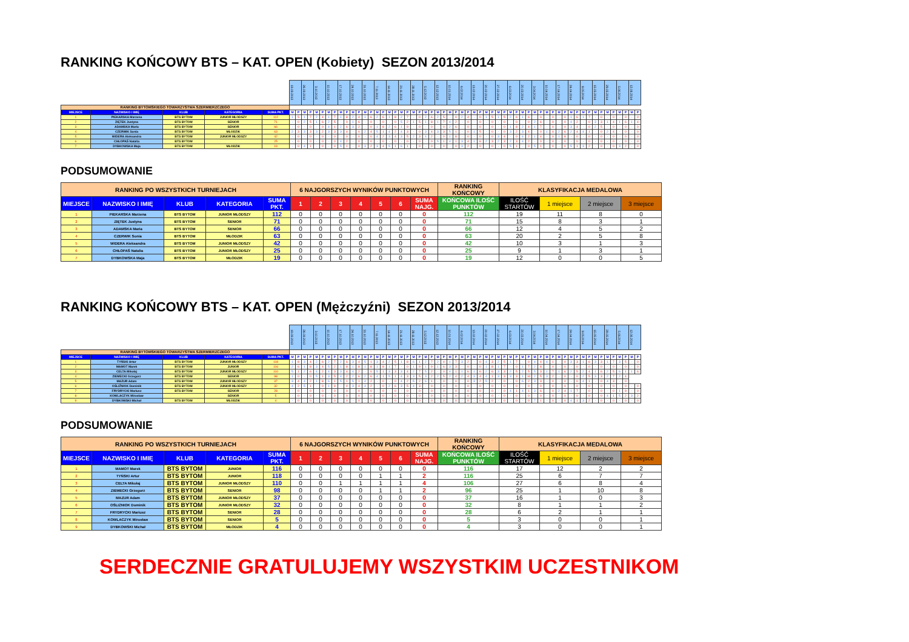RANKING KOŃCOWY BTS – KAT. OPEN (Kobiety) SEZON 2013/2014
| | | | | | 19.09.2013 | | 26.09.2013 | | 3.10.2013 | | 10.10.2013 | | 17.10.2013 | | 24.10.2013 | | 31.10.2013 | | 7.11.2013 | | 14.11.2013 | | 21.11.2013 | | 28.11.2013 | | 5.12.2013 | | 12.12.2013 | | 10.01.2014 | | 6.02.2014 | | 13.02.2014 | | 20.02.2014 | | 27.02.2014 | | 6.03.2014 | | 20.03.2014 | | 3.04.2014 | | 10.04.2014 | | 17.04.2014 | | 24.04.2014 | | 8.05.2014 | | 15.05.2014 | | 29.05.2014 | | 5.06.2014 | | 12.06.2014 | |
| --- | --- | --- | --- | --- | --- | --- | --- | --- | --- | --- | --- | --- | --- | --- | --- | --- | --- | --- | --- | --- | --- | --- | --- | --- | --- | --- | --- | --- | --- | --- | --- | --- | --- | --- | --- | --- | --- | --- | --- | --- | --- | --- | --- | --- | --- | --- | --- | --- | --- | --- | --- | --- | --- | --- | --- | --- | --- | --- | --- | --- | --- | --- |
| RANKING BYTOMSKIEGO TOWARZYSTWA SZERMIERZCZEGO | | | | | | | | | | | | | | | | | | | | | | | | | | | | | | | | | | | | | | | | | | | | | | | | | | | | | | | | | | | | | | |
| MIEJSCE | NAZWISKO I IMIĘ | KLUB | KATEGORIA | SUMA PKT. | M | P | M | P | M | P | M | P | M | P | M | P | M | P | M | P | M | P | M | P | M | P | M | P | M | P | M | P | M | P | M | P | M | P | M | P | M | P | M | P | M | P | M | P | M | P | M | P | M | P | M | P | M | P | M | P | M | P |
| 1 | PIEKARSKA Marzena | BTS BYTOM | JUNIOR MŁODSZY | 112 | 1 | 5 | 1 | 7 | 2 | 4 | 1 | 7 | 1 | 8 | 2 | 4 | 1 | 6 | 2 | 6 | 1 | 8 | 2 | 7 | - | 0 | 2 | 6 | 2 | 5 | - | 0 | 2 | 4 | - | 0 | 1 | 5 | 1 | 5 | 2 | 6 | 1 | 6 | - | 0 | - | 0 | - | 0 | 1 | 6 | 1 | 7 | - | 0 | - | 0 | - | 0 | - | 0 |
| 2 | ZIĘTEK Justyna | BTS BYTOM | SENIOR | 71 | - | 0 | 2 | 5 | 1 | 6 | 2 | 5 | - | 0 | 1 | 6 | - | 0 | - | 0 | - | 0 | 5 | 2 | 1 | 5 | 1 | 8 | 1 | 7 | 4 | 2 | - | 0 | - | 0 | - | 0 | - | 0 | - | 0 | - | 0 | 2 | 6 | - | 0 | - | 0 | 4 | 2 | - | 0 | 3 | 3 | 1 | 4 | 1 | 6 | 1 | 4 |
| 3 | ADAMSKA Maria | BTS BYTOM | SENIOR | 66 | - | 0 | - | 0 | - | 0 | 4 | 1 | 2 | 6 | 3 | 2 | - | 0 | 1 | 8 | 2 | 6 | 1 | 9 | - | 0 | - | 0 | - | 0 | 2 | 6 | - | 0 | - | 0 | - | 0 | - | 0 | 1 | 8 | 2 | 4 | 1 | 7 | - | 0 | - | 0 | 3 | 4 | - | 0 | 2 | 5 | - | 0 | - | 0 | - | 0 |
| 4 | CZERWIK Sonia | BTS BYTOM | MŁODZIK | 63 | 2 | 3 | 3 | 3 | 3 | 2 | 3 | 3 | 3 | 4 | - | 0 | 2 | 4 | 5 | 1 | 4 | 2 | 4 | 3 | - | 0 | 3 | 4 | 3 | 3 | 5 | 1 | - | 0 | 1 | 5 | - | 0 | - | 0 | 3 | 2 | 3 | 4 | - | 0 | 1 | 4 | 2 | 6 | 2 | 4 | 4 | 1 | - | 0 | 2 | 4 | - | 0 | - | 0 |
| 5 | WIDERA Aleksandra | BTS BYTOM | JUNIOR MŁODSZY | 42 | - | 0 | - | 0 | - | 0 | - | 0 | - | 0 | - | 0 | - | 0 | 4 | 2 | 3 | 4 | 3 | 5 | 2 | 3 | 4 | 2 | - | 0 | 1 | 8 | - | 0 | - | 0 | - | 0 | 3 | 4 | - | 0 | 4 | 2 | 1 | 4 | - | 0 | 1 | 8 | - | 0 | - | 0 | - | 0 | - | 0 | - | 0 | - | 0 |
| 6 | CHŁOPAŚ Natalia | BTS BYTOM | | 25 | - | 0 | - | 0 | - | 0 | - | 0 | 4 | 2 | - | 0 | - | 0 | - | 0 | - | 0 | - | 0 | - | 0 | - | 0 | 5 | 1 | 4 | 1 | 3 | 4 | 1 | 6 | 2 | 3 | 2 | 3 | 2 | 3 | 4 | 2 | - | 0 | - | 0 | - | 0 | - | 0 | - | 0 | - | 0 | - | 0 | - | 0 | - | 0 |
| 7 | DYBKOWSKA Maja | BTS BYTOM | MŁODZIK | 19 | - | 0 | 4 | 1 | - | 0 | - | 0 | 5 | 1 | - | 0 | 3 | 2 | 3 | 4 | 5 | 1 | 6 | 1 | - | 0 | - | 0 | - | 0 | - | 0 | 3 | 2 | - | 0 | - | 0 | - | 0 | 5 | 1 | - | 0 | 5 | 1 | - | 0 | - | 0 | 5 | 1 | 3 | 2 | - | 0 | - | 0 | 3 | 2 | - | 0 |
PODSUMOWANIE
| RANKING PO WSZYSTKICH TURNIEJACH | | | | | 6 NAJGORSZYCH WYNIKÓW PUNKTOWYCH | | | | | | | RANKING KOŃCOWY | KLASYFIKACJA MEDALOWA | | | |
| --- | --- | --- | --- | --- | --- | --- | --- | --- | --- | --- | --- | --- | --- | --- | --- | --- |
| MIEJSCE | NAZWISKO I IMIĘ | KLUB | KATEGORIA | SUMA PKT. | 1 | 2 | 3 | 4 | 5 | 6 | SUMA NAJG. | KOŃCOWA ILOŚĆ PUNKTÓW | ILOŚĆ STARTÓW | 1 miejsce | 2 miejsce | 3 miejsce |
| 1 | PIEKARSKA Marzena | BTS BYTOM | JUNIOR MŁODSZY | 112 | 0 | 0 | 0 | 0 | 0 | 0 | 0 | 112 | 19 | 11 | 8 | 0 |
| 2 | ZIĘTEK Justyna | BTS BYTOM | SENIOR | 71 | 0 | 0 | 0 | 0 | 0 | 0 | 0 | 71 | 15 | 8 | 3 | 1 |
| 3 | ADAMSKA Maria | BTS BYTOM | SENIOR | 66 | 0 | 0 | 0 | 0 | 0 | 0 | 0 | 66 | 12 | 4 | 5 | 2 |
| 4 | CZERWIK Sonia | BTS BYTOM | MŁODZIK | 63 | 0 | 0 | 0 | 0 | 0 | 0 | 0 | 63 | 20 | 2 | 5 | 8 |
| 5 | WIDERA Aleksandra | BTS BYTOM | JUNIOR MŁODSZY | 42 | 0 | 0 | 0 | 0 | 0 | 0 | 0 | 42 | 10 | 3 | 1 | 3 |
| 6 | CHŁOPAŚ Natalia | BTS BYTOM | JUNIOR MŁODSZY | 25 | 0 | 0 | 0 | 0 | 0 | 0 | 0 | 25 | 9 | 1 | 3 | 1 |
| 7 | DYBKOWSKA Maja | BTS BYTOM | MŁODZIK | 19 | 0 | 0 | 0 | 0 | 0 | 0 | 0 | 19 | 12 | 0 | 0 | 5 |
RANKING KOŃCOWY BTS – KAT. OPEN (Mężczyźni) SEZON 2013/2014
| | | | | | 19.09.2013 | | 26.09.2013 | | 3.10.2013 | | 10.10.2013 | | 17.10.2013 | | 24.10.2013 | | 31.10.2013 | | 7.11.2013 | | 14.11.2013 | | 21.11.2013 | | 28.11.2013 | | 5.12.2013 | | 12.12.2013 | | 10.01.2014 | | 6.02.2014 | | 13.02.2014 | | 20.02.2014 | | 27.02.2014 | | 6.03.2014 | | 20.03.2014 | | 3.04.2014 | | 10.04.2014 | | 17.04.2014 | | 24.04.2014 | | 8.05.2014 | | 15.05.2014 | | 29.05.2014 | | 5.06.2014 | | 12.06.2014 | |
| --- | --- | --- | --- | --- | --- | --- | --- | --- | --- | --- | --- | --- | --- | --- | --- | --- | --- | --- | --- | --- | --- | --- | --- | --- | --- | --- | --- | --- | --- | --- | --- | --- | --- | --- | --- | --- | --- | --- | --- | --- | --- | --- | --- | --- | --- | --- | --- | --- | --- | --- | --- | --- | --- | --- | --- | --- | --- | --- | --- | --- | --- | --- |
| RANKING BYTOMSKIEGO TOWARZYSTWA SZERMIERZCZEGO | | | | | | | | | | | | | | | | | | | | | | | | | | | | | | | | | | | | | | | | | | | | | | | | | | | | | | | | | | | | | | |
| MIEJSCE | NAZWISKO I IMIĘ | KLUB | KATEGORIA | SUMA PKT. | M | P | M | P | M | P | M | P | M | P | M | P | M | P | M | P | M | P | M | P | M | P | M | P | M | P | M | P | M | P | M | P | M | P | M | P | M | P | M | P | M | P | M | P | M | P | M | P | M | P | M | P | M | P | M | P | M | P |
| 1 | TYŃSKI Artur | BTS BYTOM | JUNIOR MŁODSZY | 118 | 1 | 8 | 3 | 4 | 2 | 6 | 2 | 7 | 2 | 6 | 3 | 4 | 5 | 1 | 3 | 4 | 2 | 5 | 1 | 8 | 6 | 1 | 2 | 7 | 2 | 4 | 1 | 7 | 3 | 2 | - | 0 | 4 | 3 | 2 | 5 | 1 | 7 | - | 0 | 4 | 4 | 4 | 1 | - | 0 | 3 | 3 | 1 | 6 | 3 | 3 | 1 | 7 | 3 | 5 | - | 0 |
| 2 | MAMOT Marek | BTS BYTOM | JUNIOR | 116 | 2 | 6 | 1 | 8 | 3 | 4 | 5 | 2 | 1 | 8 | 1 | 8 | 1 | 8 | 1 | 8 | 1 | 7 | - | 0 | 1 | 9 | 1 | 9 | 1 | 6 | 3 | 3 | - | 0 | - | 0 | 1 | 8 | 1 | 7 | - | 0 | 1 | 7 | 2 | 8 | - | 0 | - | 0 | - | 0 | - | 0 | - | 0 | - | 0 | - | 0 | - | 0 |
| 3 | CELTA Mikołaj | BTS BYTOM | JUNIOR MŁODSZY | 110 | 5 | 1 | 2 | 6 | 4 | 2 | 4 | 3 | 3 | 4 | 4 | 2 | - | 0 | 5 | 1 | 3 | 3 | 3 | 4 | 2 | 7 | 5 | 2 | - | 0 | 4 | 1 | 1 | 6 | 1 | 6 | 2 | 6 | 3 | 3 | 2 | 5 | 2 | 5 | 5 | 3 | 1 | 7 | 1 | 6 | 2 | 5 | 2 | 4 | 1 | 6 | 2 | 5 | 6 | 1 | 1 | 6 |
| 4 | ZIEMECKI Grzegorz | BTS BYTOM | SENIOR | 98 | 1 | 0 | - | 0 | 5 | 1 | 3 | 5 | 4 | 2 | 2 | 6 | 2 | 6 | 4 | 1 | 5 | 1 | 4 | 3 | 3 | 5 | 3 | 2 | 2 | 5 | 2 | 4 | 2 | 4 | 3 | 4 | 4 | 1 | 3 | 3 | 3 | 3 | 1 | 10 | 2 | 5 | 3 | 2 | - | 0 | - | 0 | 2 | 5 | 3 | 3 | 2 | 7 | 2 | 4 | | |
| 5 | MAZUR Adam | BTS BYTOM | JUNIOR MŁODSZY | 37 | 3 | 4 | 4 | 2 | 1 | 8 | 6 | 1 | 5 | 1 | 5 | 1 | 4 | 2 | - | 0 | - | 0 | 4 | 2 | 5 | 2 | 6 | 1 | - | 0 | - | 0 | - | 0 | 3 | 2 | 5 | 2 | - | 0 | - | 0 | 6 | 2 | 3 | 3 | - | 0 | - | 0 | - | 0 | 4 | 1 | - | 0 | 4 | 3 | - | 0 | | |
| 6 | OŚLIŹNIOK Dominik | BTS BYTOM | JUNIOR MŁODSZY | 32 | 4 | 2 | 5 | 1 | - | 0 | 1 | 9 | - | 0 | 3 | 4 | 4 | 2 | - | 0 | 2 | 6 | 3 | 5 | 4 | 3 | - | 0 | - | 0 | - | 0 | - | 0 | - | 0 | - | 0 | - | 0 | - | 0 | - | 0 | - | 0 | - | 0 | - | 0 | - | 0 | - | 0 | - | 0 | - | 0 | - | 0 | - | 0 |
| 7 | FRYDRYCKI Mariusz | BTS BYTOM | SENIOR | 28 | - | 0 | - | 0 | - | 0 | - | 0 | - | 0 | - | 0 | - | 0 | - | 0 | - | 0 | - | 0 | - | 0 | - | 0 | - | 0 | - | 0 | - | 0 | - | 0 | - | 0 | - | 0 | 4 | 1 | 4 | 1 | 3 | 6 | - | 0 | 2 | 4 | 1 | 7 | - | 0 | - | 0 | - | 0 | 1 | 9 | - | 0 |
| 8 | KOWLACZYK Mirosław | | SENIOR | 5 | - | 0 | - | 0 | - | 0 | - | 0 | - | 0 | - | 0 | - | 0 | - | 0 | - | 0 | - | 0 | - | 0 | - | 0 | - | 0 | - | 0 | - | 0 | - | 0 | - | 0 | - | 0 | - | 0 | - | 0 | - | 0 | - | 0 | - | 0 | - | 0 | - | 0 | - | 0 | 4 | 1 | 5 | 2 | 3 | 2 |
| 9 | DYBKOWSKI Michał | BTS BYTOM | MŁODZIK | 4 | - | 0 | - | 0 | - | 0 | - | 0 | - | 0 | - | 0 | - | 0 | - | 0 | - | 0 | - | 0 | - | 0 | - | 0 | - | 0 | - | 0 | - | 0 | - | 0 | - | 0 | - | 0 | - | 0 | - | 0 | 7 | 1 | - | 0 | - | 0 | 4 | 1 | 3 | 2 | - | 0 | - | 0 | - | 0 | - | 0 |
PODSUMOWANIE
| RANKING PO WSZYSTKICH TURNIEJACH | | | | | 6 NAJGORSZYCH WYNIKÓW PUNKTOWYCH | | | | | | | RANKING KOŃCOWY | KLASYFIKACJA MEDALOWA | | | |
| --- | --- | --- | --- | --- | --- | --- | --- | --- | --- | --- | --- | --- | --- | --- | --- | --- |
| MIEJSCE | NAZWISKO I IMIĘ | KLUB | KATEGORIA | SUMA PKT. | 1 | 2 | 3 | 4 | 5 | 6 | SUMA NAJG. | KOŃCOWA ILOŚĆ PUNKTÓW | ILOŚĆ STARTÓW | 1 miejsce | 2 miejsce | 3 miejsce |
| 1 | MAMOT Marek | BTS BYTOM | JUNIOR | 116 | 0 | 0 | 0 | 0 | 0 | 0 | 0 | 116 | 17 | 12 | 2 | 2 |
| 2 | TYŃSKI Artur | BTS BYTOM | JUNIOR | 118 | 0 | 0 | 0 | 0 | 1 | 1 | 2 | 116 | 25 | 6 | 7 | 7 |
| 3 | CELTA Mikołaj | BTS BYTOM | JUNIOR MŁODSZY | 110 | 0 | 0 | 1 | 1 | 1 | 1 | 4 | 106 | 27 | 6 | 8 | 4 |
| 4 | ZIEMECKI Grzegorz | BTS BYTOM | SENIOR | 98 | 0 | 0 | 0 | 0 | 1 | 1 | 2 | 96 | 25 | 1 | 10 | 8 |
| 5 | MAZUR Adam | BTS BYTOM | JUNIOR MŁODSZY | 37 | 0 | 0 | 0 | 0 | 0 | 0 | 0 | 37 | 16 | 1 | 0 | 3 |
| 6 | OŚLIŹNIOK Dominik | BTS BYTOM | JUNIOR MŁODSZY | 32 | 0 | 0 | 0 | 0 | 0 | 0 | 0 | 32 | 8 | 1 | 1 | 2 |
| 7 | FRYDRYCKI Mariusz | BTS BYTOM | SENIOR | 28 | 0 | 0 | 0 | 0 | 0 | 0 | 0 | 28 | 6 | 2 | 1 | 1 |
| 8 | KOWLACZYK Mirosław | BTS BYTOM | SENIOR | 5 | 0 | 0 | 0 | 0 | 0 | 0 | 0 | 5 | 3 | 0 | 0 | 1 |
| 9 | DYBKOWSKI Michał | BTS BYTOM | MŁODZIK | 4 | 0 | 0 | 0 | 0 | 0 | 0 | 0 | 4 | 3 | 0 | 0 | 1 |
SERDECZNIE GRATULUJEMY WSZYSTKIM UCZESTNIKOM